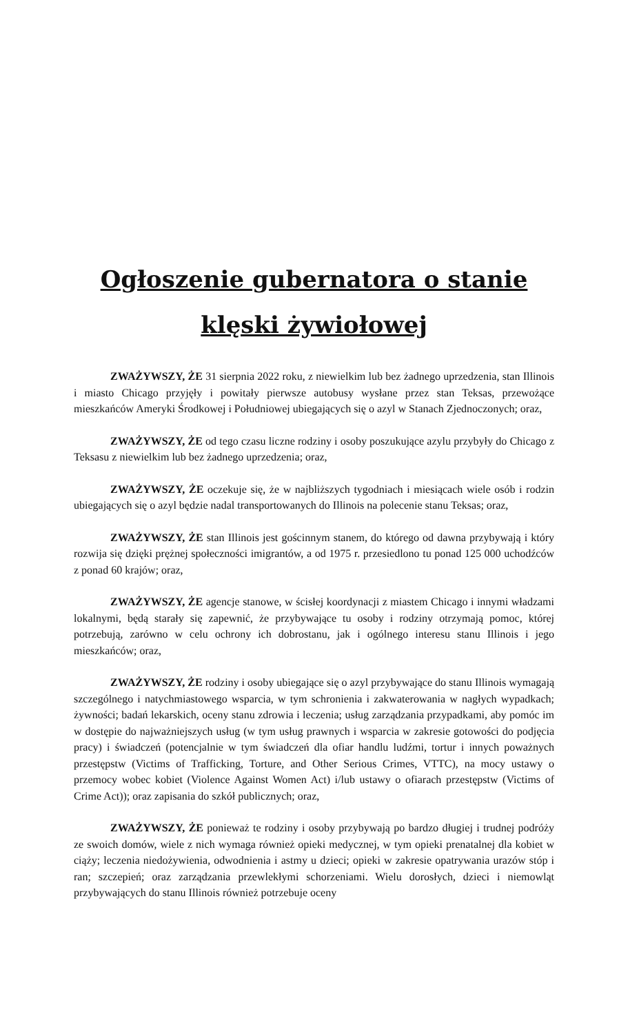Ogłoszenie gubernatora o stanie klęski żywiołowej
ZWAŻYWSZY, ŻE 31 sierpnia 2022 roku, z niewielkim lub bez żadnego uprzedzenia, stan Illinois i miasto Chicago przyjęły i powitały pierwsze autobusy wysłane przez stan Teksas, przewożące mieszkańców Ameryki Środkowej i Południowej ubiegających się o azyl w Stanach Zjednoczonych; oraz,
ZWAŻYWSZY, ŻE od tego czasu liczne rodziny i osoby poszukujące azylu przybyły do Chicago z Teksasu z niewielkim lub bez żadnego uprzedzenia; oraz,
ZWAŻYWSZY, ŻE oczekuje się, że w najbliższych tygodniach i miesiącach wiele osób i rodzin ubiegających się o azyl będzie nadal transportowanych do Illinois na polecenie stanu Teksas; oraz,
ZWAŻYWSZY, ŻE stan Illinois jest gościnnym stanem, do którego od dawna przybywają i który rozwija się dzięki prężnej społeczności imigrantów, a od 1975 r. przesiedlono tu ponad 125 000 uchodźców z ponad 60 krajów; oraz,
ZWAŻYWSZY, ŻE agencje stanowe, w ścisłej koordynacji z miastem Chicago i innymi władzami lokalnymi, będą starały się zapewnić, że przybywające tu osoby i rodziny otrzymają pomoc, której potrzebują, zarówno w celu ochrony ich dobrostanu, jak i ogólnego interesu stanu Illinois i jego mieszkańców; oraz,
ZWAŻYWSZY, ŻE rodziny i osoby ubiegające się o azyl przybywające do stanu Illinois wymagają szczególnego i natychmiastowego wsparcia, w tym schronienia i zakwaterowania w nagłych wypadkach; żywności; badań lekarskich, oceny stanu zdrowia i leczenia; usług zarządzania przypadkami, aby pomóc im w dostępie do najważniejszych usług (w tym usług prawnych i wsparcia w zakresie gotowości do podjęcia pracy) i świadczeń (potencjalnie w tym świadczeń dla ofiar handlu ludźmi, tortur i innych poważnych przestępstw (Victims of Trafficking, Torture, and Other Serious Crimes, VTTC), na mocy ustawy o przemocy wobec kobiet (Violence Against Women Act) i/lub ustawy o ofiarach przestępstw (Victims of Crime Act)); oraz zapisania do szkół publicznych; oraz,
ZWAŻYWSZY, ŻE ponieważ te rodziny i osoby przybywają po bardzo długiej i trudnej podróży ze swoich domów, wiele z nich wymaga również opieki medycznej, w tym opieki prenatalnej dla kobiet w ciąży; leczenia niedożywienia, odwodnienia i astmy u dzieci; opieki w zakresie opatrywania urazów stóp i ran; szczepień; oraz zarządzania przewlekłymi schorzeniami. Wielu dorosłych, dzieci i niemowląt przybywających do stanu Illinois również potrzebuje oceny